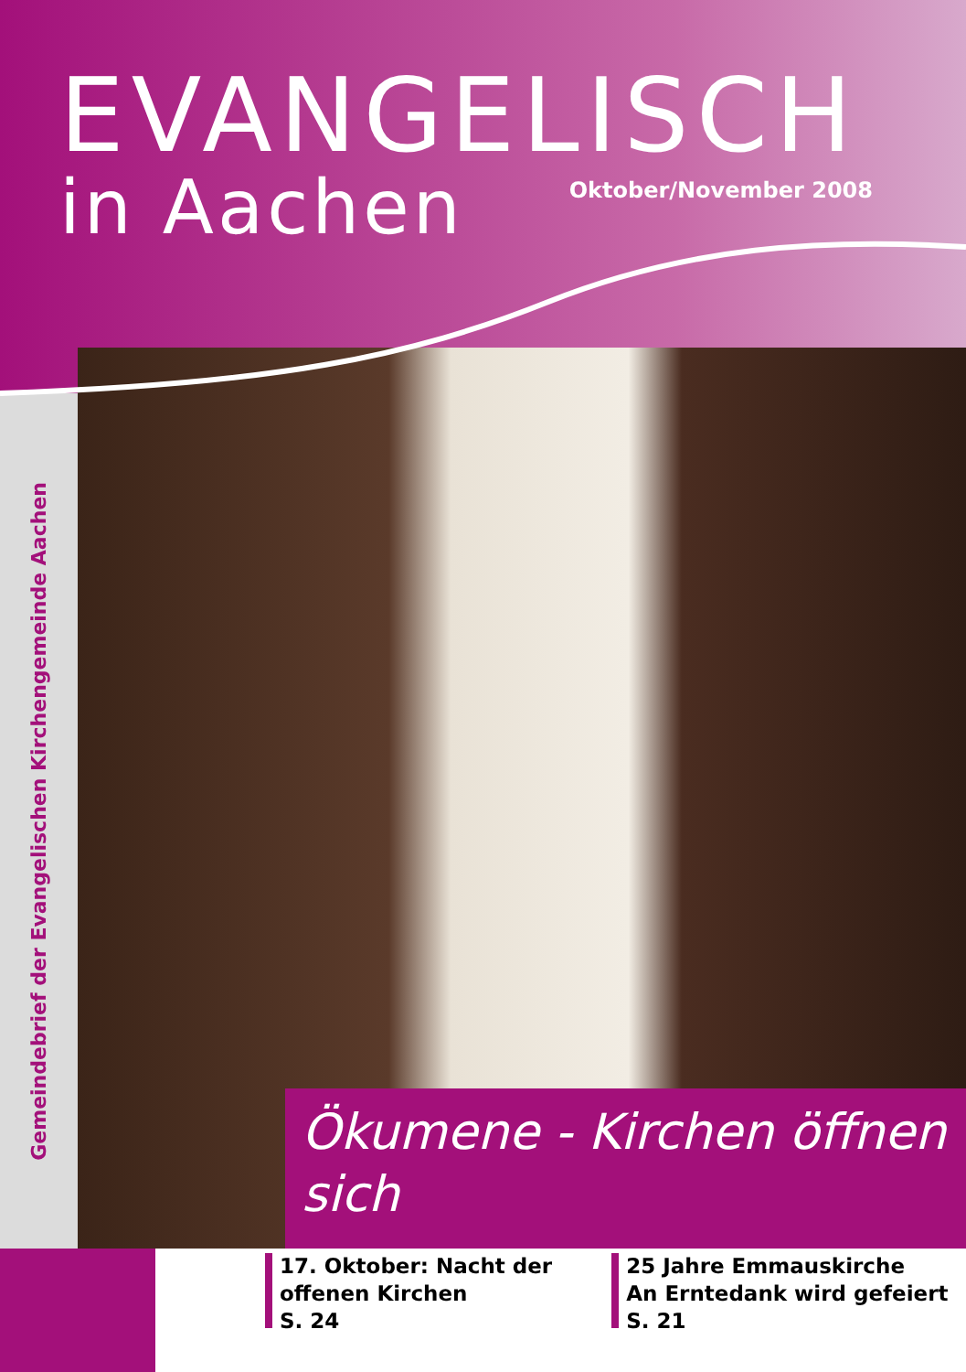EVANGELISCH
in Aachen
Oktober/November 2008
Gemeindebrief der Evangelischen Kirchengemeinde Aachen
Ökumene - Kirchen öffnen sich
17. Oktober: Nacht der
offenen Kirchen
S. 24
25 Jahre Emmauskirche
An Erntedank wird gefeiert
S. 21